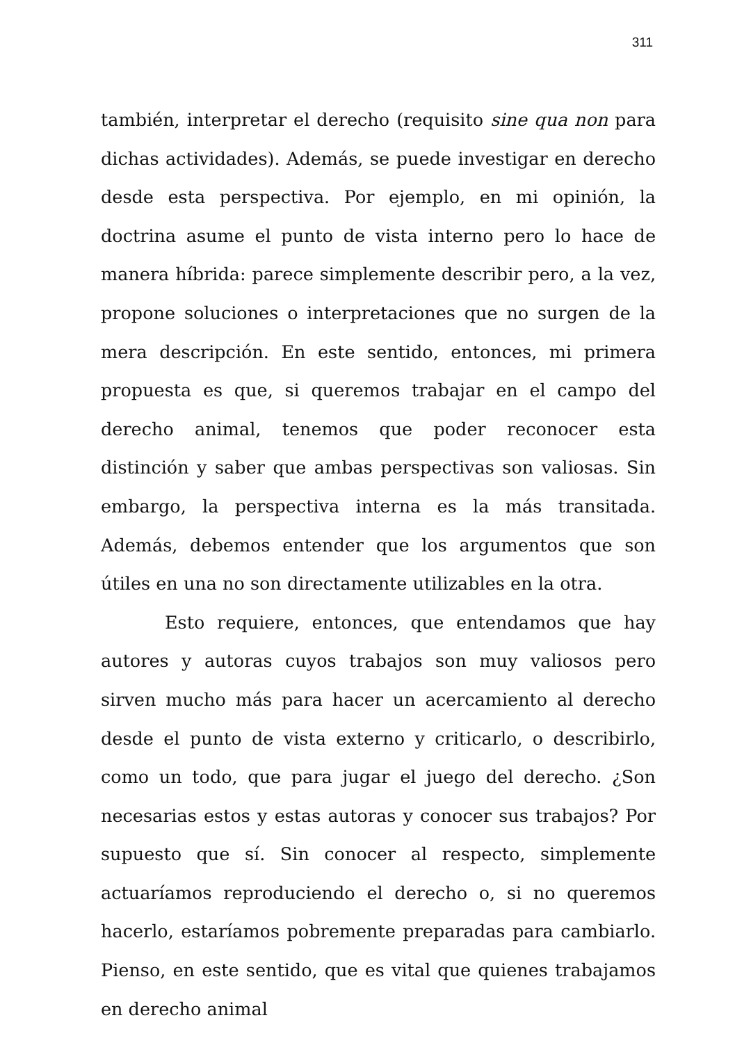311
también, interpretar el derecho (requisito sine qua non para dichas actividades). Además, se puede investigar en derecho desde esta perspectiva. Por ejemplo, en mi opinión, la doctrina asume el punto de vista interno pero lo hace de manera híbrida: parece simplemente describir pero, a la vez, propone soluciones o interpretaciones que no surgen de la mera descripción. En este sentido, entonces, mi primera propuesta es que, si queremos trabajar en el campo del derecho animal, tenemos que poder reconocer esta distinción y saber que ambas perspectivas son valiosas. Sin embargo, la perspectiva interna es la más transitada. Además, debemos entender que los argumentos que son útiles en una no son directamente utilizables en la otra.
Esto requiere, entonces, que entendamos que hay autores y autoras cuyos trabajos son muy valiosos pero sirven mucho más para hacer un acercamiento al derecho desde el punto de vista externo y criticarlo, o describirlo, como un todo, que para jugar el juego del derecho. ¿Son necesarias estos y estas autoras y conocer sus trabajos? Por supuesto que sí. Sin conocer al respecto, simplemente actuaríamos reproduciendo el derecho o, si no queremos hacerlo, estaríamos pobremente preparadas para cambiarlo. Pienso, en este sentido, que es vital que quienes trabajamos en derecho animal